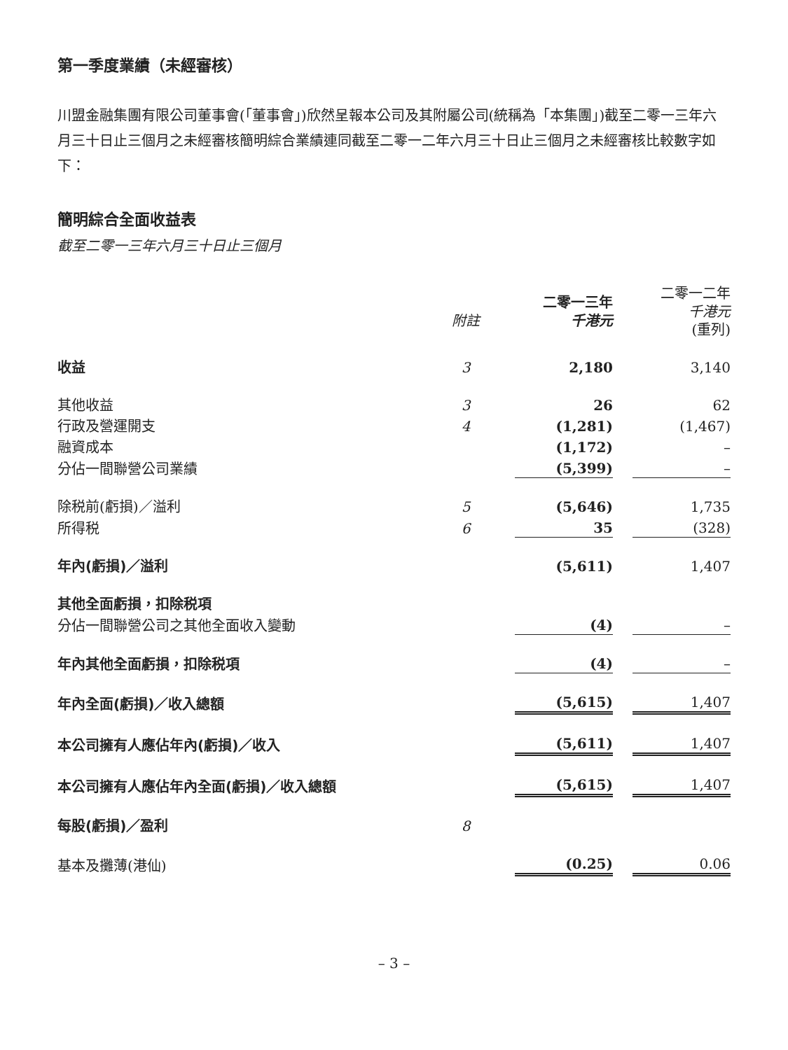第一季度業績（未經審核）
川盟金融集團有限公司董事會(「董事會」)欣然呈報本公司及其附屬公司(統稱為「本集團」)截至二零一三年六月三十日止三個月之未經審核簡明綜合業績連同截至二零一二年六月三十日止三個月之未經審核比較數字如下：
簡明綜合全面收益表
截至二零一三年六月三十日止三個月
| | 附註 | 二零一三年 千港元 | 二零一二年 千港元 (重列) |
| --- | --- | --- | --- |
| 收益 | 3 | 2,180 | 3,140 |
| 其他收益 | 3 | 26 | 62 |
| 行政及營運開支 | 4 | (1,281) | (1,467) |
| 融資成本 | | (1,172) | – |
| 分佔一間聯營公司業績 | | (5,399) | – |
| 除税前(虧損)／溢利 | 5 | (5,646) | 1,735 |
| 所得税 | 6 | 35 | (328) |
| 年內(虧損)／溢利 | | (5,611) | 1,407 |
| 其他全面虧損，扣除税項 | | | |
| 分佔一間聯營公司之其他全面收入變動 | | (4) | – |
| 年內其他全面虧損，扣除税項 | | (4) | – |
| 年內全面(虧損)／收入總額 | | (5,615) | 1,407 |
| 本公司擁有人應佔年內(虧損)／收入 | | (5,611) | 1,407 |
| 本公司擁有人應佔年內全面(虧損)／收入總額 | | (5,615) | 1,407 |
| 每股(虧損)／盈利 | 8 | | |
| 基本及攤薄(港仙) | | (0.25) | 0.06 |
– 3 –